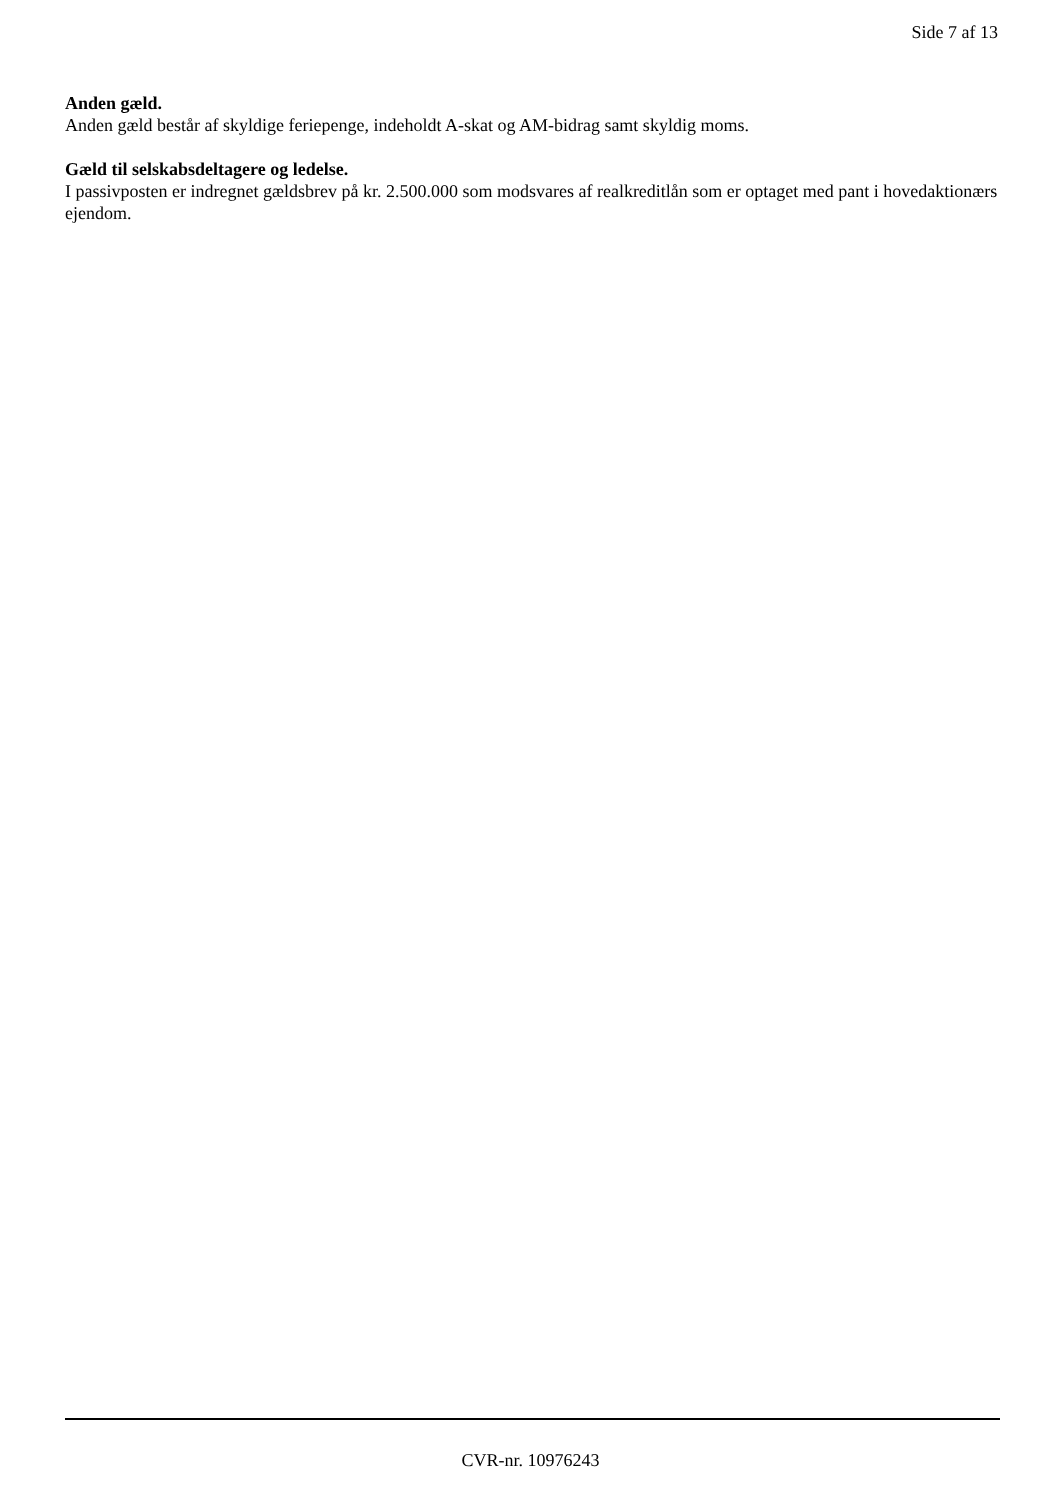Side 7 af 13
Anden gæld.
Anden gæld består af skyldige feriepenge, indeholdt A-skat og AM-bidrag samt skyldig moms.
Gæld til selskabsdeltagere og ledelse.
I passivposten er indregnet gældsbrev på kr. 2.500.000 som modsvares af realkreditlån som er optaget med pant i hovedaktionærs ejendom.
CVR-nr. 10976243